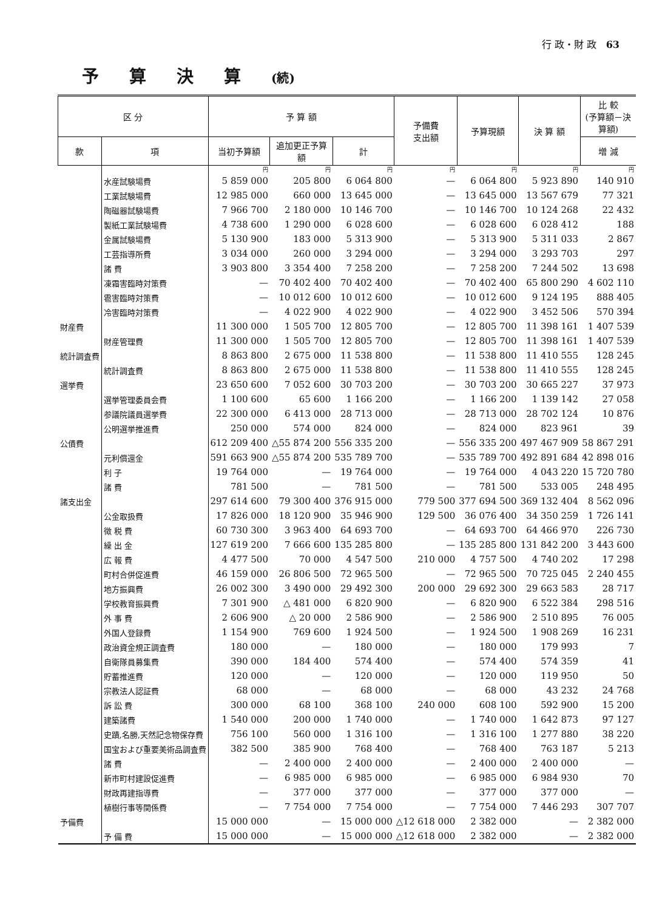行 政・財 政 63
予算決算(続)
| 区 分 | | 予 算 額 | | | 予備費 支出額 | 予算現額 | 決 算 額 | 比 較 (予算額－決算額) |
| --- | --- | --- | --- | --- | --- | --- | --- | --- |
| 款 | 項 | 当初予算額 | 追加更正予算額 | 計 | | | | 増 減 |
| | | 円 | 円 | 円 | 円 | 円 | 円 | 円 |
| | 水産試験場費 | 5 859 000 | 205 800 | 6 064 800 | — | 6 064 800 | 5 923 890 | 140 910 |
| | 工業試験場費 | 12 985 000 | 660 000 | 13 645 000 | — | 13 645 000 | 13 567 679 | 77 321 |
| | 陶磁器試験場費 | 7 966 700 | 2 180 000 | 10 146 700 | — | 10 146 700 | 10 124 268 | 22 432 |
| | 製紙工業試験場費 | 4 738 600 | 1 290 000 | 6 028 600 | — | 6 028 600 | 6 028 412 | 188 |
| | 金属試験場費 | 5 130 900 | 183 000 | 5 313 900 | — | 5 313 900 | 5 311 033 | 2 867 |
| | 工芸指導所費 | 3 034 000 | 260 000 | 3 294 000 | — | 3 294 000 | 3 293 703 | 297 |
| | 諸 費 | 3 903 800 | 3 354 400 | 7 258 200 | — | 7 258 200 | 7 244 502 | 13 698 |
| | 凍霜害臨時対策費 | — | 70 402 400 | 70 402 400 | — | 70 402 400 | 65 800 290 | 4 602 110 |
| | 雹害臨時対策費 | — | 10 012 600 | 10 012 600 | — | 10 012 600 | 9 124 195 | 888 405 |
| | 冷害臨時対策費 | — | 4 022 900 | 4 022 900 | — | 4 022 900 | 3 452 506 | 570 394 |
| 財産費 | | 11 300 000 | 1 505 700 | 12 805 700 | — | 12 805 700 | 11 398 161 | 1 407 539 |
| | 財産管理費 | 11 300 000 | 1 505 700 | 12 805 700 | — | 12 805 700 | 11 398 161 | 1 407 539 |
| 統計調査費 | | 8 863 800 | 2 675 000 | 11 538 800 | — | 11 538 800 | 11 410 555 | 128 245 |
| | 統計調査費 | 8 863 800 | 2 675 000 | 11 538 800 | — | 11 538 800 | 11 410 555 | 128 245 |
| 選挙費 | | 23 650 600 | 7 052 600 | 30 703 200 | — | 30 703 200 | 30 665 227 | 37 973 |
| | 選挙管理委員会費 | 1 100 600 | 65 600 | 1 166 200 | — | 1 166 200 | 1 139 142 | 27 058 |
| | 参議院議員選挙費 | 22 300 000 | 6 413 000 | 28 713 000 | — | 28 713 000 | 28 702 124 | 10 876 |
| | 公明選挙推進費 | 250 000 | 574 000 | 824 000 | — | 824 000 | 823 961 | 39 |
| 公債費 | | 612 209 400 | △55 874 200 | 556 335 200 | — | 556 335 200 | 497 467 909 | 58 867 291 |
| | 元利償還金 | 591 663 900 | △55 874 200 | 535 789 700 | — | 535 789 700 | 492 891 684 | 42 898 016 |
| | 利 子 | 19 764 000 | — | 19 764 000 | — | 19 764 000 | 4 043 220 | 15 720 780 |
| | 諸 費 | 781 500 | — | 781 500 | — | 781 500 | 533 005 | 248 495 |
| 諸支出金 | | 297 614 600 | 79 300 400 | 376 915 000 | 779 500 | 377 694 500 | 369 132 404 | 8 562 096 |
| | 公金取扱費 | 17 826 000 | 18 120 900 | 35 946 900 | 129 500 | 36 076 400 | 34 350 259 | 1 726 141 |
| | 徴 税 費 | 60 730 300 | 3 963 400 | 64 693 700 | — | 64 693 700 | 64 466 970 | 226 730 |
| | 繰 出 金 | 127 619 200 | 7 666 600 | 135 285 800 | — | 135 285 800 | 131 842 200 | 3 443 600 |
| | 広 報 費 | 4 477 500 | 70 000 | 4 547 500 | 210 000 | 4 757 500 | 4 740 202 | 17 298 |
| | 町村合併促進費 | 46 159 000 | 26 806 500 | 72 965 500 | — | 72 965 500 | 70 725 045 | 2 240 455 |
| | 地方振興費 | 26 002 300 | 3 490 000 | 29 492 300 | 200 000 | 29 692 300 | 29 663 583 | 28 717 |
| | 学校教育振興費 | 7 301 900 | △ 481 000 | 6 820 900 | — | 6 820 900 | 6 522 384 | 298 516 |
| | 外 事 費 | 2 606 900 | △ 20 000 | 2 586 900 | — | 2 586 900 | 2 510 895 | 76 005 |
| | 外国人登録費 | 1 154 900 | 769 600 | 1 924 500 | — | 1 924 500 | 1 908 269 | 16 231 |
| | 政治資金規正調査費 | 180 000 | — | 180 000 | — | 180 000 | 179 993 | 7 |
| | 自衛隊員募集費 | 390 000 | 184 400 | 574 400 | — | 574 400 | 574 359 | 41 |
| | 貯蓄推進費 | 120 000 | — | 120 000 | — | 120 000 | 119 950 | 50 |
| | 宗教法人認証費 | 68 000 | — | 68 000 | — | 68 000 | 43 232 | 24 768 |
| | 訴 訟 費 | 300 000 | 68 100 | 368 100 | 240 000 | 608 100 | 592 900 | 15 200 |
| | 建築諸費 | 1 540 000 | 200 000 | 1 740 000 | — | 1 740 000 | 1 642 873 | 97 127 |
| | 史蹟,名勝,天然記念物保存費 | 756 100 | 560 000 | 1 316 100 | — | 1 316 100 | 1 277 880 | 38 220 |
| | 国宝および重要美術品調査費 | 382 500 | 385 900 | 768 400 | — | 768 400 | 763 187 | 5 213 |
| | 諸 費 | — | 2 400 000 | 2 400 000 | — | 2 400 000 | 2 400 000 | — |
| | 新市町村建設促進費 | — | 6 985 000 | 6 985 000 | — | 6 985 000 | 6 984 930 | 70 |
| | 財政再建指導費 | — | 377 000 | 377 000 | — | 377 000 | 377 000 | — |
| | 植樹行事等関係費 | — | 7 754 000 | 7 754 000 | — | 7 754 000 | 7 446 293 | 307 707 |
| 予備費 | | 15 000 000 | — | 15 000 000 | △12 618 000 | 2 382 000 | — | 2 382 000 |
| | 予 備 費 | 15 000 000 | — | 15 000 000 | △12 618 000 | 2 382 000 | — | 2 382 000 |